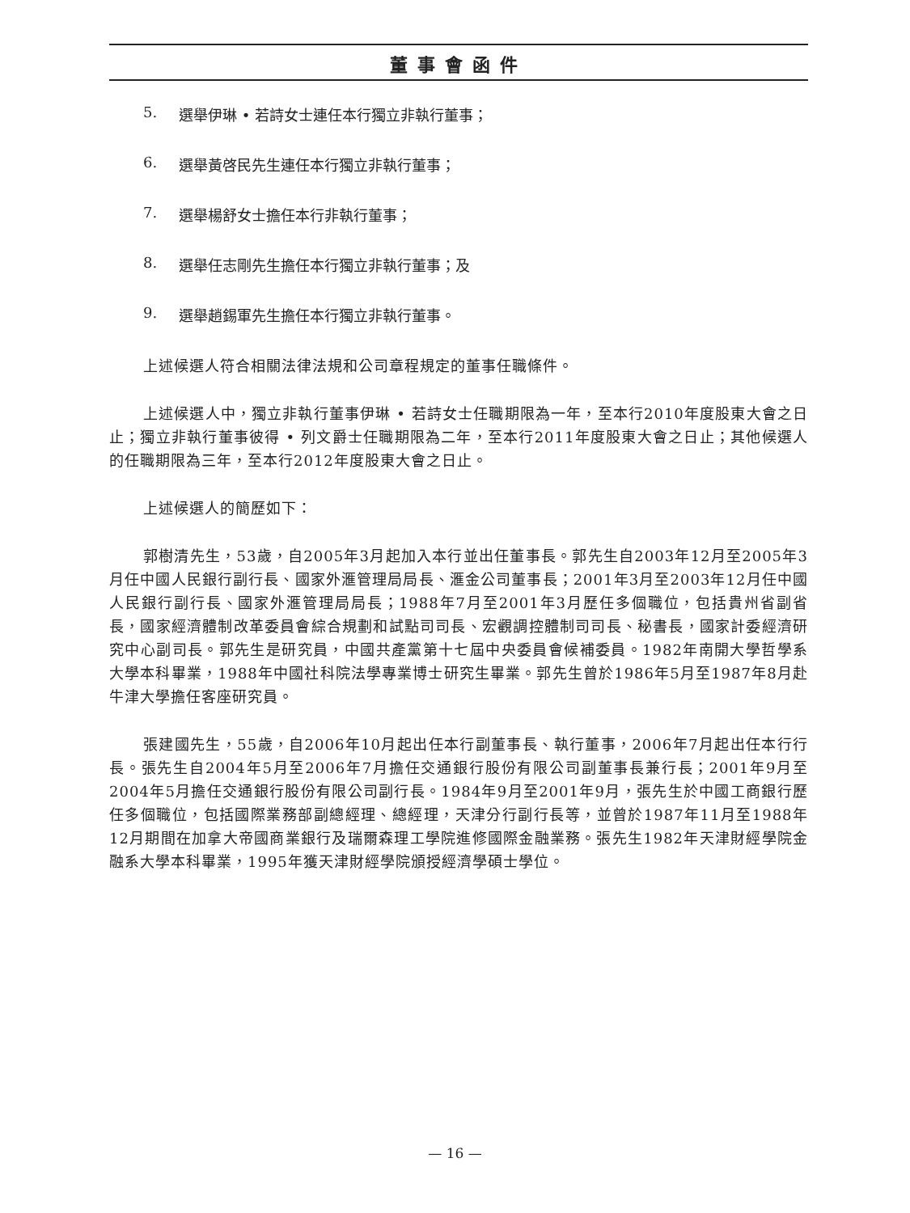董事會函件
5. 選舉伊琳 • 若詩女士連任本行獨立非執行董事；
6. 選舉黃啓民先生連任本行獨立非執行董事；
7. 選舉楊舒女士擔任本行非執行董事；
8. 選舉任志剛先生擔任本行獨立非執行董事；及
9. 選舉趙錫軍先生擔任本行獨立非執行董事。
上述候選人符合相關法律法規和公司章程規定的董事任職條件。
上述候選人中，獨立非執行董事伊琳 • 若詩女士任職期限為一年，至本行2010年度股東大會之日止；獨立非執行董事彼得 • 列文爵士任職期限為二年，至本行2011年度股東大會之日止；其他候選人的任職期限為三年，至本行2012年度股東大會之日止。
上述候選人的簡歷如下：
郭樹清先生，53歲，自2005年3月起加入本行並出任董事長。郭先生自2003年12月至2005年3月任中國人民銀行副行長、國家外滙管理局局長、滙金公司董事長；2001年3月至2003年12月任中國人民銀行副行長、國家外滙管理局局長；1988年7月至2001年3月歷任多個職位，包括貴州省副省長，國家經濟體制改革委員會綜合規劃和試點司司長、宏觀調控體制司司長、秘書長，國家計委經濟研究中心副司長。郭先生是研究員，中國共產黨第十七屆中央委員會候補委員。1982年南開大學哲學系大學本科畢業，1988年中國社科院法學專業博士研究生畢業。郭先生曾於1986年5月至1987年8月赴牛津大學擔任客座研究員。
張建國先生，55歲，自2006年10月起出任本行副董事長、執行董事，2006年7月起出任本行行長。張先生自2004年5月至2006年7月擔任交通銀行股份有限公司副董事長兼行長；2001年9月至2004年5月擔任交通銀行股份有限公司副行長。1984年9月至2001年9月，張先生於中國工商銀行歷任多個職位，包括國際業務部副總經理、總經理，天津分行副行長等，並曾於1987年11月至1988年12月期間在加拿大帝國商業銀行及瑞爾森理工學院進修國際金融業務。張先生1982年天津財經學院金融系大學本科畢業，1995年獲天津財經學院頒授經濟學碩士學位。
— 16 —